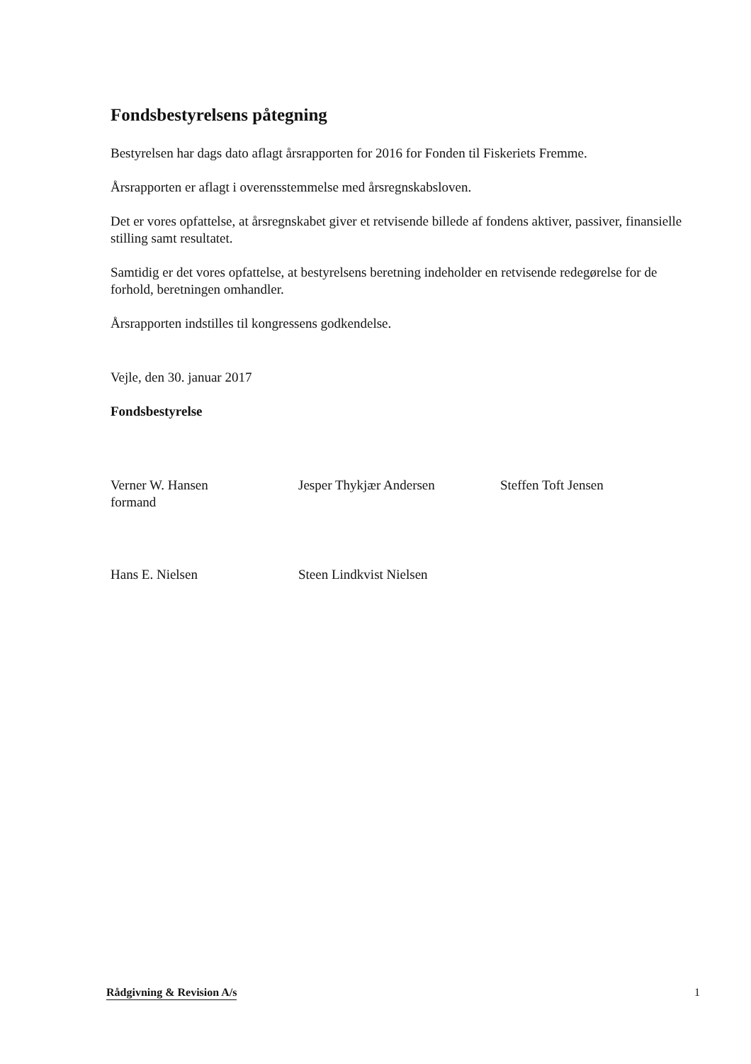Fondsbestyrelsens påtegning
Bestyrelsen har dags dato aflagt årsrapporten for 2016 for Fonden til Fiskeriets Fremme.
Årsrapporten er aflagt i overensstemmelse med årsregnskabsloven.
Det er vores opfattelse, at årsregnskabet giver et retvisende billede af fondens aktiver, passiver, finansielle stilling samt resultatet.
Samtidig er det vores opfattelse, at bestyrelsens beretning indeholder en retvisende redegørelse for de forhold, beretningen omhandler.
Årsrapporten indstilles til kongressens godkendelse.
Vejle, den 30. januar 2017
Fondsbestyrelse
Verner W. Hansen
formand
Jesper Thykjær Andersen Steffen Toft Jensen
Hans E. Nielsen Steen Lindkvist Nielsen
Rådgivning & Revision A/s 1